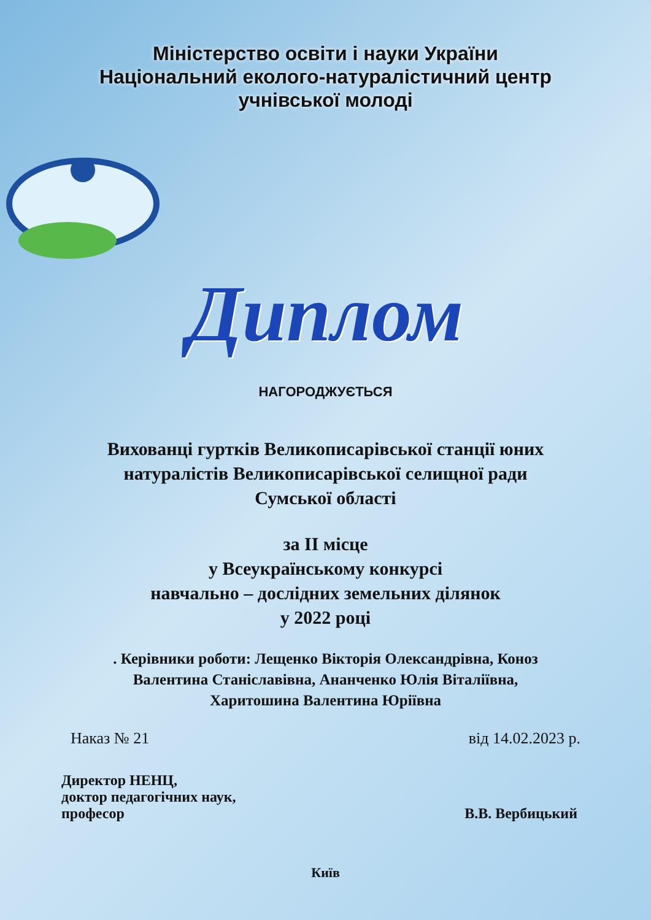Міністерство освіти і науки України
Національний еколого-натуралістичний центр
учнівської молоді
Диплом
НАГОРОДЖУЄТЬСЯ
Вихованці гуртків Великописарівської станції юних
натуралістів Великописарівської селищної ради
Сумської області
за ІІ місце
у Всеукраїнському конкурсі
навчально – дослідних земельних ділянок
у 2022 році
. Керівники роботи: Лещенко Вікторія Олександрівна, Коноз
Валентина Станіславівна, Ананченко Юлія Віталіївна,
Харитошина Валентина Юріївна
Наказ № 21 від 14.02.2023 р.
Директор НЕНЦ,
доктор педагогічних наук,
професор В.В. Вербицький
Київ